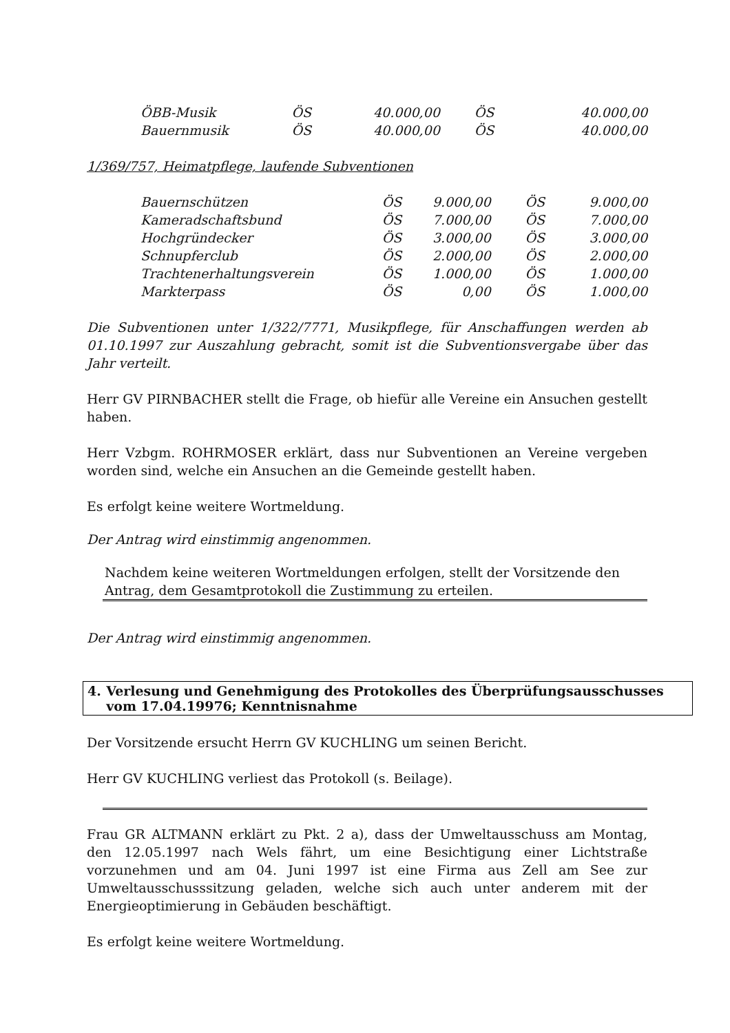| ÖBB-Musik | ÖS | 40.000,00 | ÖS | 40.000,00 |
| Bauernmusik | ÖS | 40.000,00 | ÖS | 40.000,00 |
1/369/757, Heimatpflege, laufende Subventionen
| Bauernschützen | ÖS | 9.000,00 | ÖS | 9.000,00 |
| Kameradschaftsbund | ÖS | 7.000,00 | ÖS | 7.000,00 |
| Hochgründecker | ÖS | 3.000,00 | ÖS | 3.000,00 |
| Schnupferclub | ÖS | 2.000,00 | ÖS | 2.000,00 |
| Trachtenerhaltungsverein | ÖS | 1.000,00 | ÖS | 1.000,00 |
| Markterpass | ÖS | 0,00 | ÖS | 1.000,00 |
Die Subventionen unter 1/322/7771, Musikpflege, für Anschaffungen werden ab 01.10.1997 zur Auszahlung gebracht, somit ist die Subventionsvergabe über das Jahr verteilt.
Herr GV PIRNBACHER stellt die Frage, ob hiefür alle Vereine ein Ansuchen gestellt haben.
Herr Vzbgm. ROHRMOSER erklärt, dass nur Subventionen an Vereine vergeben worden sind, welche ein Ansuchen an die Gemeinde gestellt haben.
Es erfolgt keine weitere Wortmeldung.
Der Antrag wird einstimmig angenommen.
Nachdem keine weiteren Wortmeldungen erfolgen, stellt der Vorsitzende den Antrag, dem Gesamtprotokoll die Zustimmung zu erteilen.
Der Antrag wird einstimmig angenommen.
4. Verlesung und Genehmigung des Protokolles des Überprüfungsausschusses vom 17.04.19976; Kenntnisnahme
Der Vorsitzende ersucht Herrn GV KUCHLING um seinen Bericht.
Herr GV KUCHLING verliest das Protokoll (s. Beilage).
Frau GR ALTMANN erklärt zu Pkt. 2 a), dass der Umweltausschuss am Montag, den 12.05.1997 nach Wels fährt, um eine Besichtigung einer Lichtstraße vorzunehmen und am 04. Juni 1997 ist eine Firma aus Zell am See zur Umweltausschusssitzung geladen, welche sich auch unter anderem mit der Energieoptimierung in Gebäuden beschäftigt.
Es erfolgt keine weitere Wortmeldung.